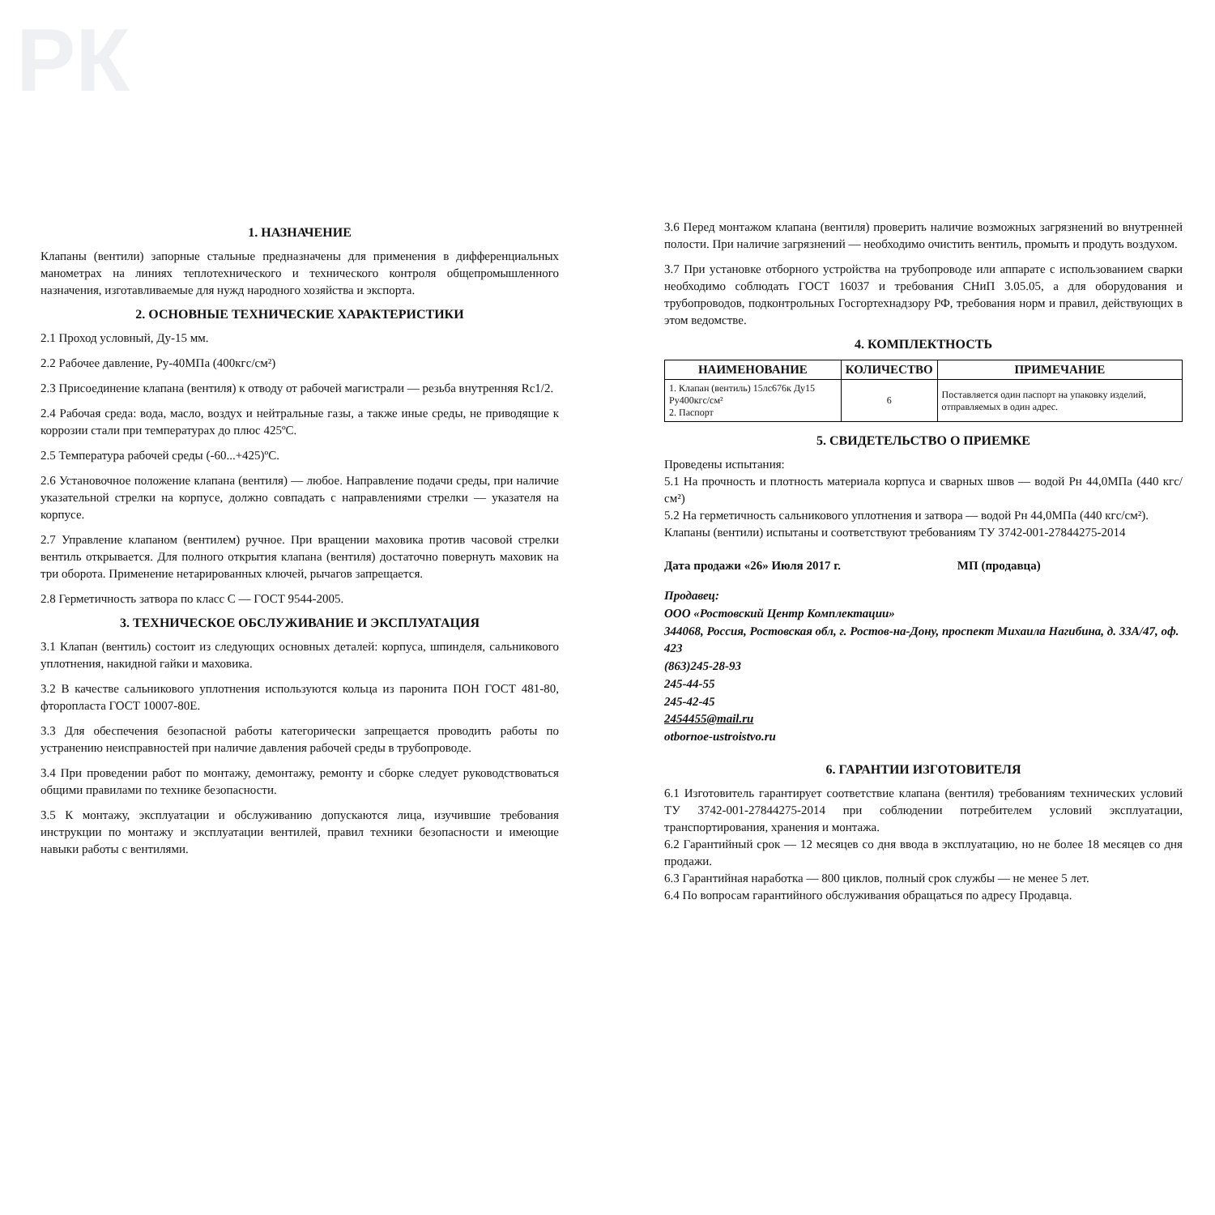РК
1. НАЗНАЧЕНИЕ
Клапаны (вентили) запорные стальные предназначены для применения в дифференциальных манометрах на линиях теплотехнического и технического контроля общепромышленного назначения, изготавливаемые для нужд народного хозяйства и экспорта.
2. ОСНОВНЫЕ ТЕХНИЧЕСКИЕ ХАРАКТЕРИСТИКИ
2.1 Проход условный, Ду-15 мм.
2.2 Рабочее давление, Ру-40МПа (400кгс/см²)
2.3 Присоединение клапана (вентиля) к отводу от рабочей магистрали — резьба внутренняя Rc1/2.
2.4 Рабочая среда: вода, масло, воздух и нейтральные газы, а также иные среды, не приводящие к коррозии стали при температурах до плюс 425ºС.
2.5 Температура рабочей среды (-60...+425)ºС.
2.6 Установочное положение клапана (вентиля) — любое. Направление подачи среды, при наличие указательной стрелки на корпусе, должно совпадать с направлениями стрелки — указателя на корпусе.
2.7 Управление клапаном (вентилем) ручное. При вращении маховика против часовой стрелки вентиль открывается. Для полного открытия клапана (вентиля) достаточно повернуть маховик на три оборота. Применение нетарированных ключей, рычагов запрещается.
2.8 Герметичность затвора по класс С — ГОСТ 9544-2005.
3. ТЕХНИЧЕСКОЕ ОБСЛУЖИВАНИЕ И ЭКСПЛУАТАЦИЯ
3.1 Клапан (вентиль) состоит из следующих основных деталей: корпуса, шпинделя, сальникового уплотнения, накидной гайки и маховика.
3.2 В качестве сальникового уплотнения используются кольца из паронита ПОН ГОСТ 481-80, фторопласта ГОСТ 10007-80Е.
3.3 Для обеспечения безопасной работы категорически запрещается проводить работы по устранению неисправностей при наличие давления рабочей среды в трубопроводе.
3.4 При проведении работ по монтажу, демонтажу, ремонту и сборке следует руководствоваться общими правилами по технике безопасности.
3.5 К монтажу, эксплуатации и обслуживанию допускаются лица, изучившие требования инструкции по монтажу и эксплуатации вентилей, правил техники безопасности и имеющие навыки работы с вентилями.
3.6 Перед монтажом клапана (вентиля) проверить наличие возможных загрязнений во внутренней полости. При наличие загрязнений — необходимо очистить вентиль, промыть и продуть воздухом.
3.7 При установке отборного устройства на трубопроводе или аппарате с использованием сварки необходимо соблюдать ГОСТ 16037 и требования СНиП 3.05.05, а для оборудования и трубопроводов, подконтрольных Госгортехнадзору РФ, требования норм и правил, действующих в этом ведомстве.
4. КОМПЛЕКТНОСТЬ
| НАИМЕНОВАНИЕ | КОЛИЧЕСТВО | ПРИМЕЧАНИЕ |
| --- | --- | --- |
| 1. Клапан (вентиль) 15лс676к Ду15 Ру400кгс/см² 2. Паспорт | 6 | Поставляется один паспорт на упаковку изделий, отправляемых в один адрес. |
5. СВИДЕТЕЛЬСТВО О ПРИЕМКЕ
Проведены испытания:
5.1 На прочность и плотность материала корпуса и сварных швов — водой Рн 44,0МПа (440 кгс/см²)
5.2 На герметичность сальникового уплотнения и затвора — водой Рн 44,0МПа (440 кгс/см²).
Клапаны (вентили) испытаны и соответствуют требованиям ТУ 3742-001-27844275-2014
Дата продажи «26» Июля 2017 г. МП (продавца)
Продавец:
ООО «Ростовский Центр Комплектации»
344068, Россия, Ростовская обл, г. Ростов-на-Дону, проспект Михаила Нагибина, д. 33А/47, оф. 423
(863)245-28-93
245-44-55
245-42-45
2454455@mail.ru
otbornoe-ustroistvo.ru
6. ГАРАНТИИ ИЗГОТОВИТЕЛЯ
6.1 Изготовитель гарантирует соответствие клапана (вентиля) требованиям технических условий ТУ 3742-001-27844275-2014 при соблюдении потребителем условий эксплуатации, транспортирования, хранения и монтажа.
6.2 Гарантийный срок — 12 месяцев со дня ввода в эксплуатацию, но не более 18 месяцев со дня продажи.
6.3 Гарантийная наработка — 800 циклов, полный срок службы — не менее 5 лет.
6.4 По вопросам гарантийного обслуживания обращаться по адресу Продавца.